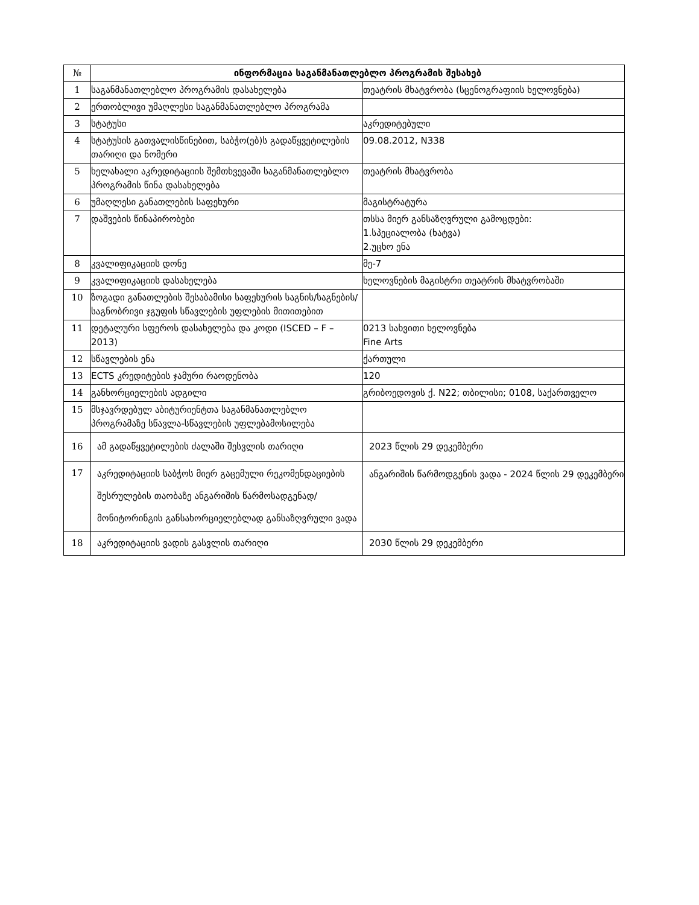| № | ინფორმაცია საგანმანათლებლო პროგრამის შესახებ | |
| --- | --- | --- |
| 1 | საგანმანათლებლო პროგრამის დასახელება | თეატრის მხატვრობა (სცენოგრაფიის ხელოვნება) |
| 2 | ერთობლივი უმაღლესი საგანმანათლებლო პროგრამა | |
| 3 | სტატუსი | აკრედიტებული |
| 4 | სტატუსის გათვალისწინებით, საბჭო(ებ)ს გადაწყვეტილების თარიღი და ნომერი | 09.08.2012, N338 |
| 5 | ხელახალი აკრედიტაციის შემთხვევაში საგანმანათლებლო პროგრამის წინა დასახელება | თეატრის მხატვრობა |
| 6 | უმაღლესი განათლების საფეხური | მაგისტრატურა |
| 7 | დაშვების წინაპირობები | თსსა მიერ განსაზღვრული გამოცდები: 1.სპეციალობა (ხატვა) 2.უცხო ენა |
| 8 | კვალიფიკაციის დონე | მე-7 |
| 9 | კვალიფიკაციის დასახელება | ხელოვნების მაგისტრი თეატრის მხატვრობაში |
| 10 | ზოგადი განათლების შესაბამისი საფეხურის საგნის/საგნების/საგნობრივი ჯგუფის სწავლების უფლების მითითებით | |
| 11 | დეტალური სფეროს დასახელება და კოდი (ISCED – F – 2013) | 0213 სახვითი ხელოვნება Fine Arts |
| 12 | სწავლების ენა | ქართული |
| 13 | ECTS კრედიტების ჯამური რაოდენობა | 120 |
| 14 | განხორციელების ადგილი | გრიბოედოვის ქ. N22; თბილისი; 0108, საქართველო |
| 15 | მსჯავრდებულ აბიტურიენტთა საგანმანათლებლო პროგრამაზე სწავლა-სწავლების უფლებამოსილება | |
| 16 | ამ გადაწყვეტილების ძალაში შესვლის თარიღი | 2023 წლის 29 დეკემბერი |
| 17 | აკრედიტაციის საბჭოს მიერ გაცემული რეკომენდაციების შესრულების თაობაზე ანგარიშის წარმოსადგენად/მონიტორინგის განსახორციელებლად განსაზღვრული ვადა | ანგარიშის წარმოდგენის ვადა - 2024 წლის 29 დეკემბერი |
| 18 | აკრედიტაციის ვადის გასვლის თარიღი | 2030 წლის 29 დეკემბერი |